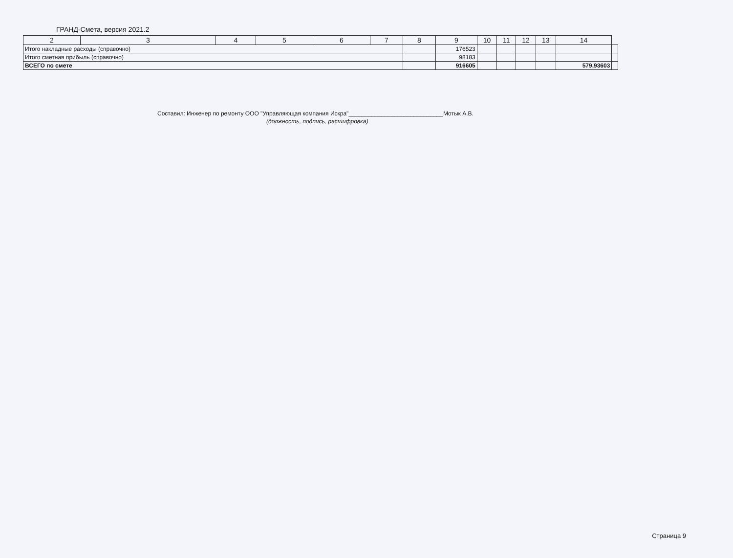ГРАНД-Смета, версия 2021.2
| 2 | 3 | 4 | 5 | 6 | 7 | 8 | 9 | 10 | 11 | 12 | 13 | 14 | |
| --- | --- | --- | --- | --- | --- | --- | --- | --- | --- | --- | --- | --- | --- |
| Итого накладные расходы (справочно) | | | | | | | 176523 | | | | | | |
| Итого сметная прибыль (справочно) | | | | | | | 98183 | | | | | | |
| ВСЕГО по смете | | | | | | | 916605 | | | | | 579,93603 | |
Составил: Инженер по ремонту ООО "Управляющая компания Искра"_____________________________Мотык А.В.
(должность, подпись, расшифровка)
Страница 9